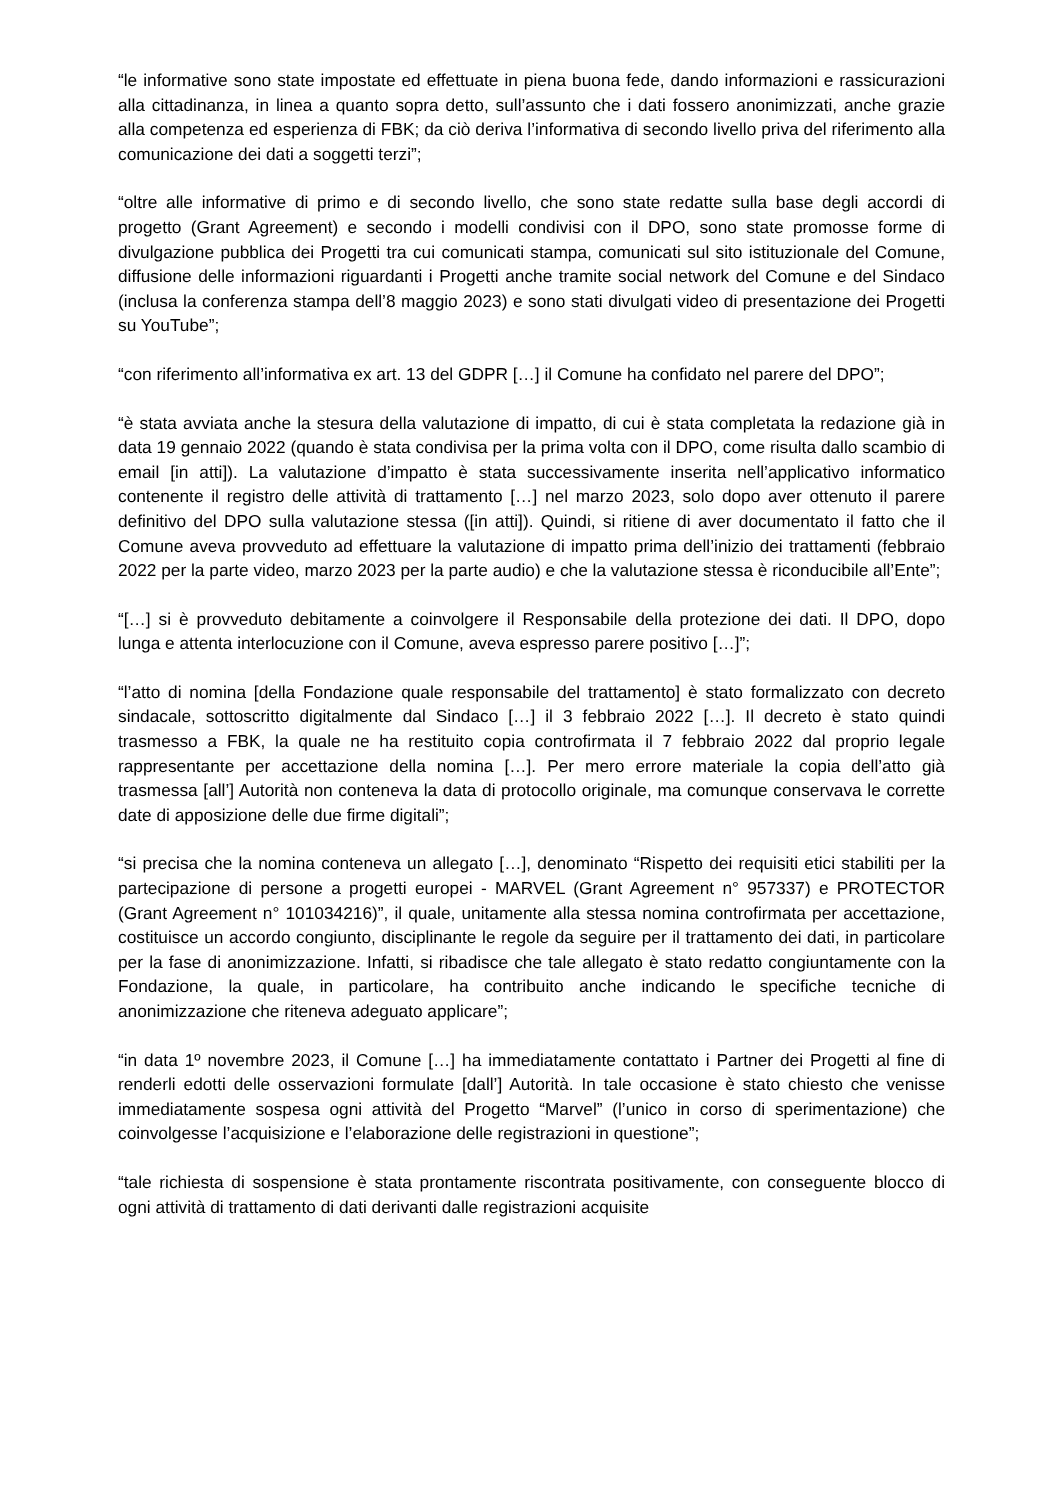“le informative sono state impostate ed effettuate in piena buona fede, dando informazioni e rassicurazioni alla cittadinanza, in linea a quanto sopra detto, sull’assunto che i dati fossero anonimizzati, anche grazie alla competenza ed esperienza di FBK; da ciò deriva l’informativa di secondo livello priva del riferimento alla comunicazione dei dati a soggetti terzi”;
“oltre alle informative di primo e di secondo livello, che sono state redatte sulla base degli accordi di progetto (Grant Agreement) e secondo i modelli condivisi con il DPO, sono state promosse forme di divulgazione pubblica dei Progetti tra cui comunicati stampa, comunicati sul sito istituzionale del Comune, diffusione delle informazioni riguardanti i Progetti anche tramite social network del Comune e del Sindaco (inclusa la conferenza stampa dell’8 maggio 2023) e sono stati divulgati video di presentazione dei Progetti su YouTube”;
“con riferimento all’informativa ex art. 13 del GDPR […] il Comune ha confidato nel parere del DPO”;
“è stata avviata anche la stesura della valutazione di impatto, di cui è stata completata la redazione già in data 19 gennaio 2022 (quando è stata condivisa per la prima volta con il DPO, come risulta dallo scambio di email [in atti]). La valutazione d’impatto è stata successivamente inserita nell’applicativo informatico contenente il registro delle attività di trattamento […] nel marzo 2023, solo dopo aver ottenuto il parere definitivo del DPO sulla valutazione stessa ([in atti]). Quindi, si ritiene di aver documentato il fatto che il Comune aveva provveduto ad effettuare la valutazione di impatto prima dell’inizio dei trattamenti (febbraio 2022 per la parte video, marzo 2023 per la parte audio) e che la valutazione stessa è riconducibile all’Ente”;
“[…] si è provveduto debitamente a coinvolgere il Responsabile della protezione dei dati. Il DPO, dopo lunga e attenta interlocuzione con il Comune, aveva espresso parere positivo […]”;
“l’atto di nomina [della Fondazione quale responsabile del trattamento] è stato formalizzato con decreto sindacale, sottoscritto digitalmente dal Sindaco […] il 3 febbraio 2022 […]. Il decreto è stato quindi trasmesso a FBK, la quale ne ha restituito copia controfirmata il 7 febbraio 2022 dal proprio legale rappresentante per accettazione della nomina […]. Per mero errore materiale la copia dell’atto già trasmessa [all’] Autorità non conteneva la data di protocollo originale, ma comunque conservava le corrette date di apposizione delle due firme digitali”;
“si precisa che la nomina conteneva un allegato […], denominato “Rispetto dei requisiti etici stabiliti per la partecipazione di persone a progetti europei - MARVEL (Grant Agreement n° 957337) e PROTECTOR (Grant Agreement n° 101034216)”, il quale, unitamente alla stessa nomina controfirmata per accettazione, costituisce un accordo congiunto, disciplinante le regole da seguire per il trattamento dei dati, in particolare per la fase di anonimizzazione. Infatti, si ribadisce che tale allegato è stato redatto congiuntamente con la Fondazione, la quale, in particolare, ha contribuito anche indicando le specifiche tecniche di anonimizzazione che riteneva adeguato applicare”;
“in data 1º novembre 2023, il Comune […] ha immediatamente contattato i Partner dei Progetti al fine di renderli edotti delle osservazioni formulate [dall’] Autorità. In tale occasione è stato chiesto che venisse immediatamente sospesa ogni attività del Progetto “Marvel” (l’unico in corso di sperimentazione) che coinvolgesse l’acquisizione e l’elaborazione delle registrazioni in questione”;
“tale richiesta di sospensione è stata prontamente riscontrata positivamente, con conseguente blocco di ogni attività di trattamento di dati derivanti dalle registrazioni acquisite